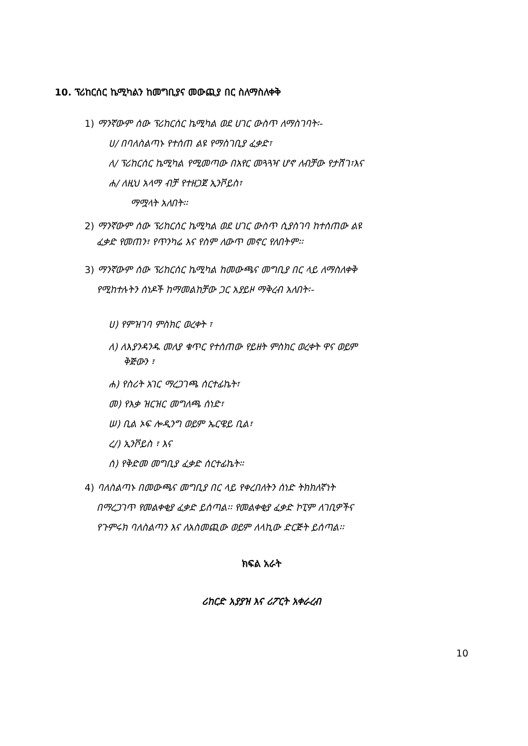10. ፕሪከርሰር ኬሚካልን ከመግቢያና መውጪያ በር ስለማስለቀቅ
1) ማንኛውም ሰው ፕሪከርሰር ኬሚካል ወደ ሀገር ውስጥ ለማስገባት፡-
ሀ/ በባለስልጣኑ የተሰጠ ልዩ የማስገቢያ ፈቃድ፣
ለ/ ፕሪከርሰር ኬሚካል የሚመጣው በአየር መጓጓዣ ሆኖ ለብቻው የታሸገ፣እና
ሐ/ ለዚህ አላማ ብቻ የተዘጋጀ ኢንቮይስ፣
ማሟላት አለበት፡፡
2) ማንኛውም ሰው ፕሪከርሰር ኬሚካል ወደ ሀገር ውስጥ ሲያስገባ ከተሰጠው ልዩ
ፈቃድ የመጠን፣ የጥንካሬ እና የስም ለውጥ መኖር የለበትም፡፡
3) ማንኛውም ሰው ፕሪከርሰር ኬሚካል ከመውጫና መግቢያ በር ላይ ለማስለቀቅ
የሚከተሉትን ሰነዶች ከማመልከቻው ጋር አያይዞ ማቅረብ አለበት፡-
ሀ) የምዝገባ ምስክር ወረቀት ፣
ለ) ለእያንዳንዱ መለያ ቁጥር የተሰጠው የይዘት ምስክር ወረቀት ዋና ወይም
ቅጅውን ፣
ሐ) የስሪት አገር ማረጋገጫ ሰርተፊኬት፣
መ) የእቃ ዝርዝር መግለጫ ሰነድ፣
ሠ) ቢል ኦፍ ሎዲንግ ወይም ኤርዌይ ቢል፣
ረ/) ኢንቮይስ ፣ እና
ሰ) የቅድመ መግቢያ ፈቃድ ሰርተፊኬት።
4) ባለስልጣኑ በመውጫና መግቢያ በር ላይ የቀረበለትን ሰነድ ትክክለኛነት
በማረጋገጥ የመልቀቂያ ፈቃድ ይሰጣል፡፡ የመልቀቂያ ፈቃድ ኮፒም ለገቢዎችና
የጉምሩክ ባለስልጣን እና ለአስመጪው ወይም ለላኪው ድርጅት ይሰጣል፡፡
ክፍል አራት
ሪከርድ አያያዝ እና ሪፖርት አቀራረብ
10